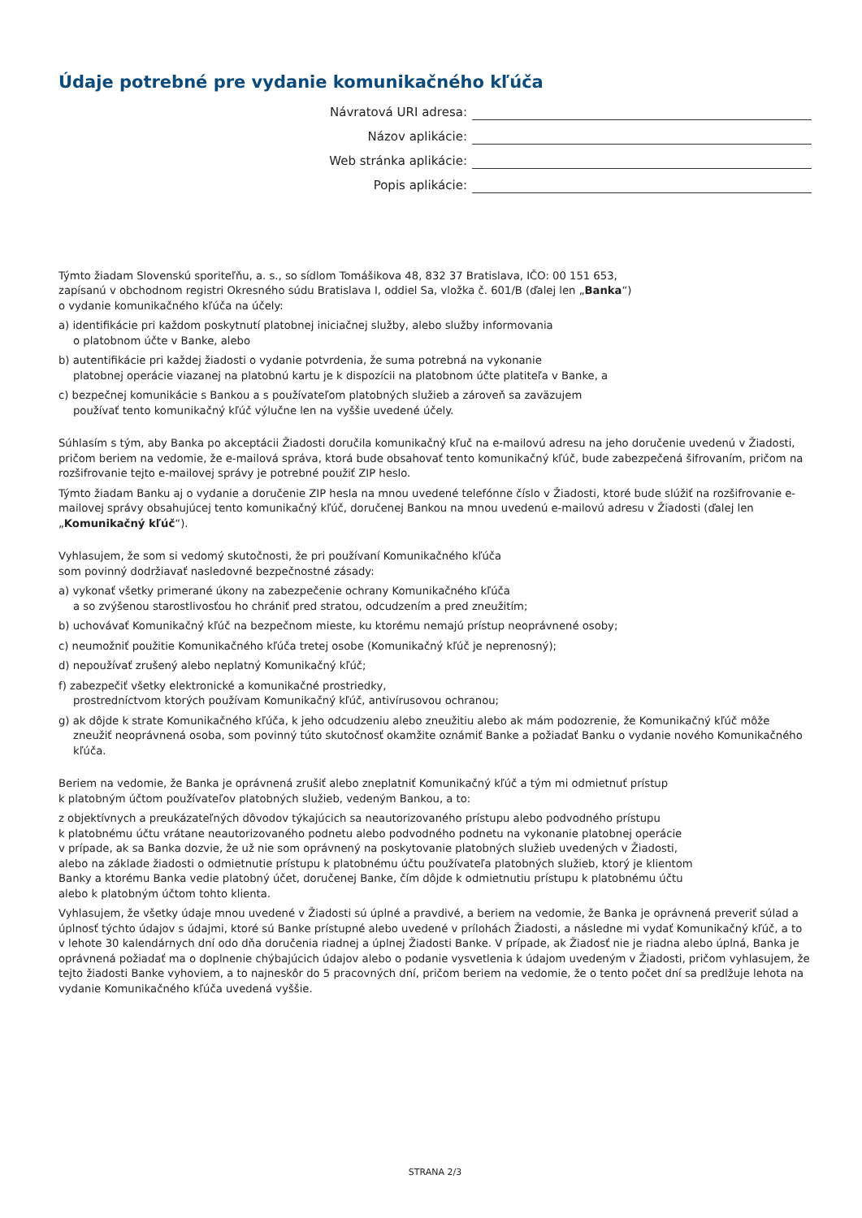Údaje potrebné pre vydanie komunikačného kľúča
Návratová URI adresa:
Názov aplikácie:
Web stránka aplikácie:
Popis aplikácie:
Týmto žiadam Slovenskú sporiteľňu, a. s., so sídlom Tomášikova 48, 832 37 Bratislava, IČO: 00 151 653,
zapísanú v obchodnom registri Okresného súdu Bratislava I, oddiel Sa, vložka č. 601/B (ďalej len „Banka“)
o vydanie komunikačného kľúča na účely:
a) identifikácie pri každom poskytnutí platobnej iniciačnej služby, alebo služby informovania
o platobnom účte v Banke, alebo
b) autentifikácie pri každej žiadosti o vydanie potvrdenia, že suma potrebná na vykonanie
platobnej operácie viazanej na platobnú kartu je k dispozícii na platobnom účte platiteľa v Banke, a
c) bezpečnej komunikácie s Bankou a s používateľom platobných služieb a zároveň sa zaväzujem
používať tento komunikačný kľúč výlučne len na vyššie uvedené účely.
Súhlasím s tým, aby Banka po akceptácii Žiadosti doručila komunikačný kľuč na e-mailovú adresu na jeho doručenie uvedenú v Žiadosti, pričom beriem na vedomie, že e-mailová správa, ktorá bude obsahovať tento komunikačný kľúč, bude zabezpečená šifrovaním, pričom na rozšifrovanie tejto e-mailovej správy je potrebné použiť ZIP heslo.
Týmto žiadam Banku aj o vydanie a doručenie ZIP hesla na mnou uvedené telefónne číslo v Žiadosti, ktoré bude slúžiť na rozšifrovanie e-mailovej správy obsahujúcej tento komunikačný kľúč, doručenej Bankou na mnou uvedenú e-mailovú adresu v Žiadosti (ďalej len „Komunikačný kľúč“).
Vyhlasujem, že som si vedomý skutočnosti, že pri používaní Komunikačného kľúča
som povinný dodržiavať nasledovné bezpečnostné zásady:
a) vykonať všetky primerané úkony na zabezpečenie ochrany Komunikačného kľúča
a so zvýšenou starostlivosťou ho chrániť pred stratou, odcudzením a pred zneužitím;
b) uchovávať Komunikačný kľúč na bezpečnom mieste, ku ktorému nemajú prístup neoprávnené osoby;
c) neumožniť použitie Komunikačného kľúča tretej osobe (Komunikačný kľúč je neprenosný);
d) nepoužívať zrušený alebo neplatný Komunikačný kľúč;
f) zabezpečiť všetky elektronické a komunikačné prostriedky,
prostredníctvom ktorých používam Komunikačný kľúč, antivírusovou ochranou;
g) ak dôjde k strate Komunikačného kľúča, k jeho odcudzeniu alebo zneužitiu alebo ak mám podozrenie, že Komunikačný kľúč môže zneužiť neoprávnená osoba, som povinný túto skutočnosť okamžite oznámiť Banke a požiadať Banku o vydanie nového Komunikačného kľúča.
Beriem na vedomie, že Banka je oprávnená zrušiť alebo zneplatniť Komunikačný kľúč a tým mi odmietnuť prístup
k platobným účtom používateľov platobných služieb, vedeným Bankou, a to:
z objektívnych a preukázateľných dôvodov týkajúcich sa neautorizovaného prístupu alebo podvodného prístupu
k platobnému účtu vrátane neautorizovaného podnetu alebo podvodného podnetu na vykonanie platobnej operácie
v prípade, ak sa Banka dozvie, že už nie som oprávnený na poskytovanie platobných služieb uvedených v Žiadosti,
alebo na základe žiadosti o odmietnutie prístupu k platobnému účtu používateľa platobných služieb, ktorý je klientom
Banky a ktorému Banka vedie platobný účet, doručenej Banke, čím dôjde k odmietnutiu prístupu k platobnému účtu
alebo k platobným účtom tohto klienta.
Vyhlasujem, že všetky údaje mnou uvedené v Žiadosti sú úplné a pravdivé, a beriem na vedomie, že Banka je oprávnená preveriť súlad a úplnosť týchto údajov s údajmi, ktoré sú Banke prístupné alebo uvedené v prílohách Žiadosti, a následne mi vydať Komunikačný kľúč, a to v lehote 30 kalendárnych dní odo dňa doručenia riadnej a úplnej Žiadosti Banke. V prípade, ak Žiadosť nie je riadna alebo úplná, Banka je oprávnená požiadať ma o doplnenie chýbajúcich údajov alebo o podanie vysvetlenia k údajom uvedeným v Žiadosti, pričom vyhlasujem, že tejto žiadosti Banke vyhoviem, a to najneskôr do 5 pracovných dní, pričom beriem na vedomie, že o tento počet dní sa predlžuje lehota na vydanie Komunikačného kľúča uvedená vyššie.
STRANA 2/3